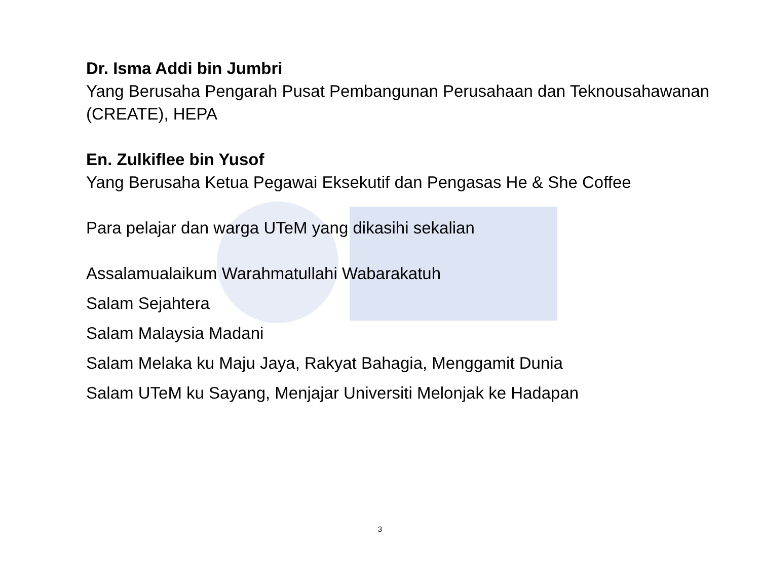Dr. Isma Addi bin Jumbri
Yang Berusaha Pengarah Pusat Pembangunan Perusahaan dan Teknousahawanan (CREATE), HEPA
En. Zulkiflee bin Yusof
Yang Berusaha Ketua Pegawai Eksekutif dan Pengasas He & She Coffee
Para pelajar dan warga UTeM yang dikasihi sekalian
Assalamualaikum Warahmatullahi Wabarakatuh
Salam Sejahtera
Salam Malaysia Madani
Salam Melaka ku Maju Jaya, Rakyat Bahagia, Menggamit Dunia
Salam UTeM ku Sayang, Menjajar Universiti Melonjak ke Hadapan
3